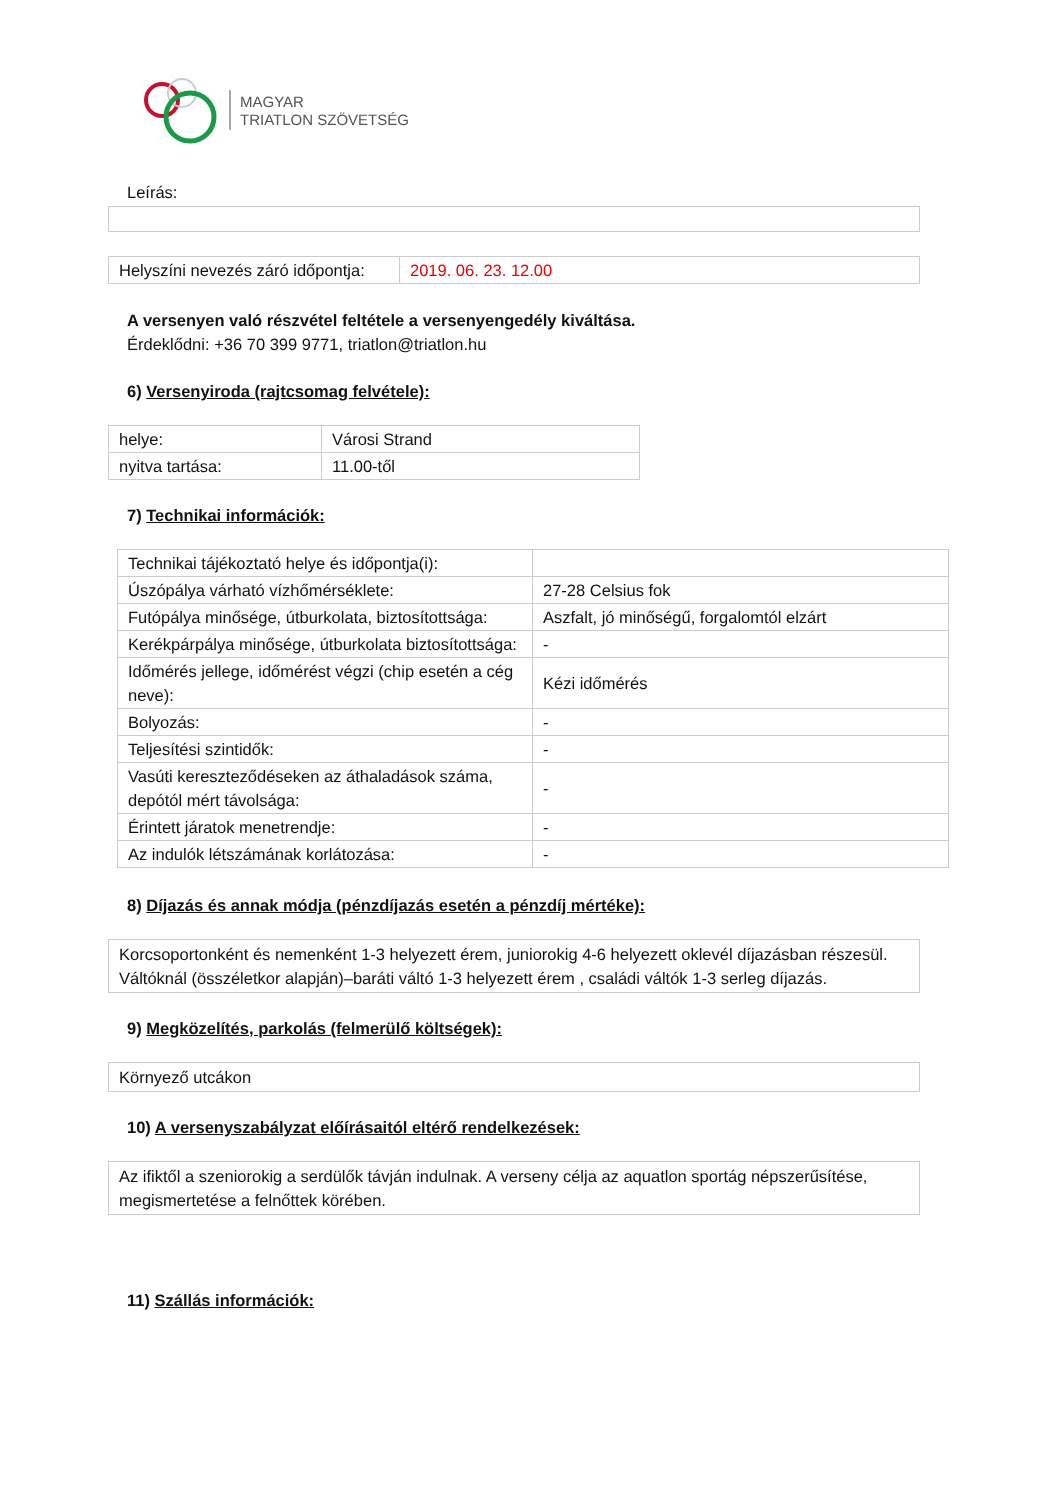MAGYAR
TRIATLON SZÖVETSÉG
Leírás:
| Helyszíni nevezés záró időpontja: | 2019. 06. 23. 12.00 |
A versenyen való részvétel feltétele a versenyengedély kiváltása.
Érdeklődni: +36 70 399 9771, triatlon@triatlon.hu
6) Versenyiroda (rajtcsomag felvétele):
| helye: | Városi Strand |
| nyitva tartása: | 11.00-től |
7) Technikai információk:
| Technikai tájékoztató helye és időpontja(i): | |
| Úszópálya várható vízhőmérséklete: | 27-28 Celsius fok |
| Futópálya minősége, útburkolata, biztosítottsága: | Aszfalt, jó minőségű, forgalomtól elzárt |
| Kerékpárpálya minősége, útburkolata biztosítottsága: | - |
| Időmérés jellege, időmérést végzi (chip esetén a cég neve): | Kézi időmérés |
| Bolyozás: | - |
| Teljesítési szintidők: | - |
| Vasúti kereszteződéseken az áthaladások száma, depótól mért távolsága: | - |
| Érintett járatok menetrendje: | - |
| Az indulók létszámának korlátozása: | - |
8) Díjazás és annak módja (pénzdíjazás esetén a pénzdíj mértéke):
Korcsoportonként és nemenként 1-3 helyezett érem, juniorokig 4-6 helyezett oklevél díjazásban részesül. Váltóknál (összéletkor alapján)–baráti váltó 1-3 helyezett érem , családi váltók 1-3 serleg díjazás.
9) Megközelítés, parkolás (felmerülő költségek):
Környező utcákon
10) A versenyszabályzat előírásaitól eltérő rendelkezések:
Az ifiktől a szeniorokig a serdülők távján indulnak. A verseny célja az aquatlon sportág népszerűsítése, megismertetése a felnőttek körében.
11) Szállás információk: